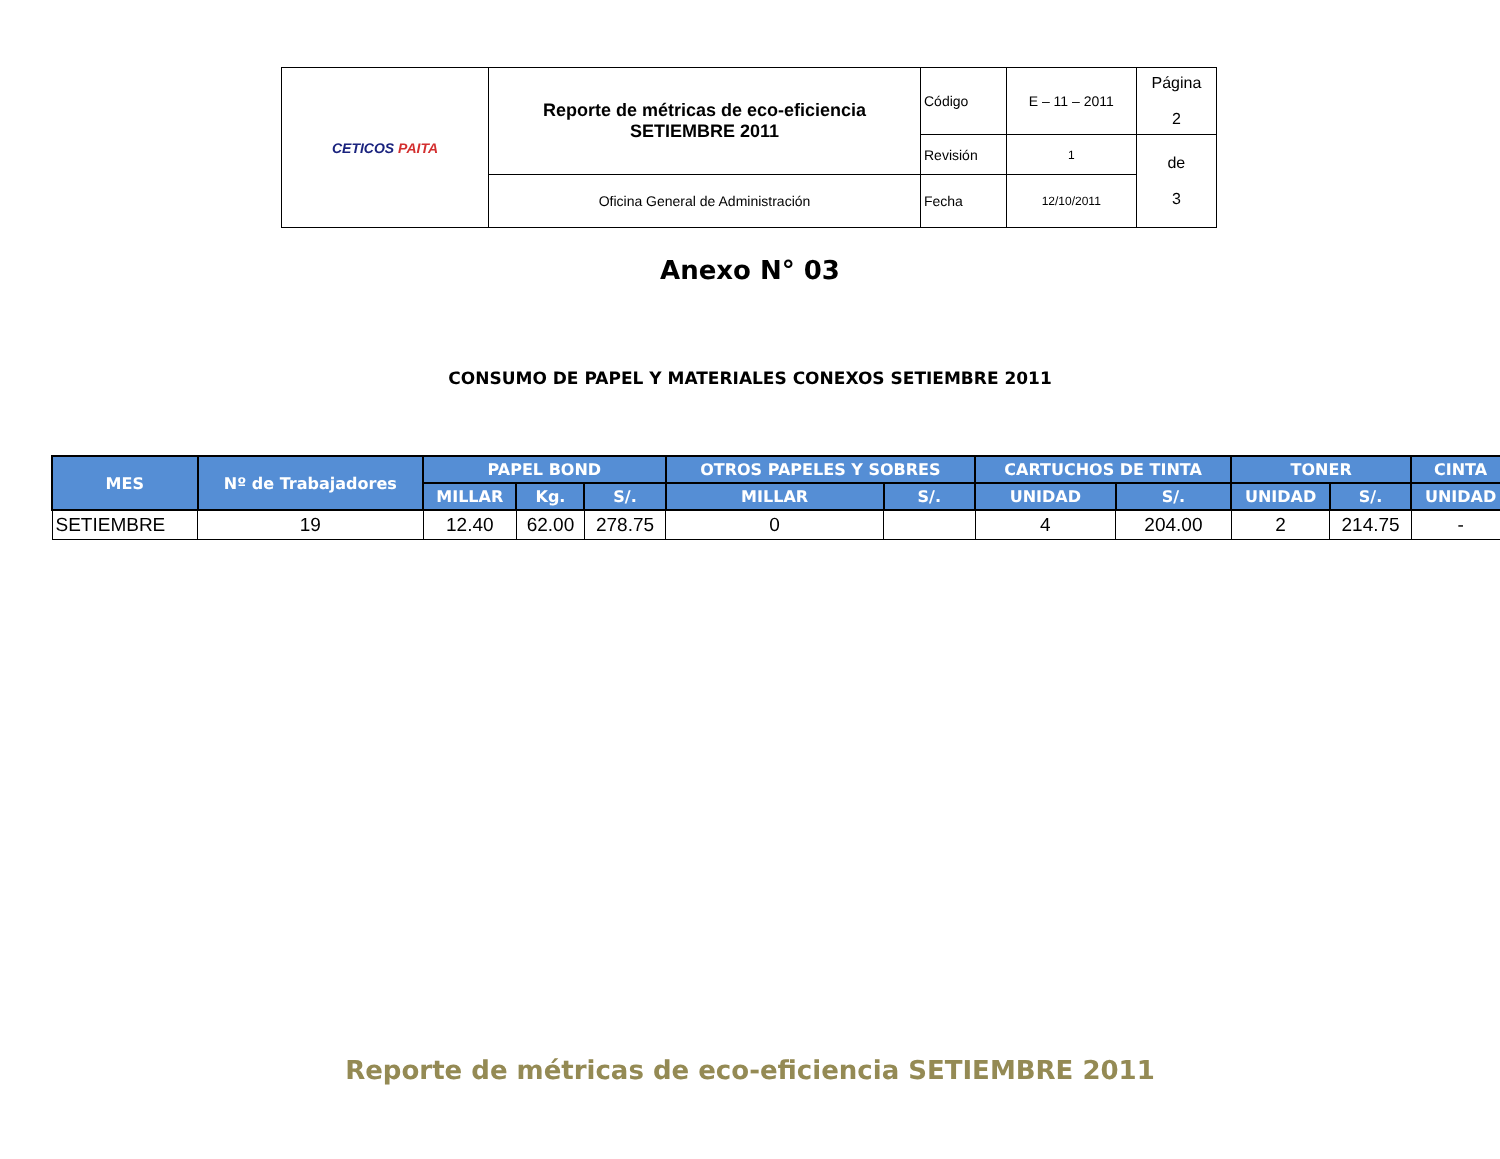| CETICOS PAITA | Reporte de métricas de eco-eficiencia SETIEMBRE 2011 | Código | E – 11 – 2011 | Página 2 |
| | | Revisión | 1 | de 3 |
| | Oficina General de Administración | Fecha | 12/10/2011 | |
Anexo N° 03
CONSUMO DE PAPEL Y MATERIALES CONEXOS SETIEMBRE 2011
| MES | Nº de Trabajadores | PAPEL BOND | | | OTROS PAPELES Y SOBRES | | CARTUCHOS DE TINTA | | TONER | | CINTA |
| --- | --- | --- | --- | --- | --- | --- | --- | --- | --- | --- | --- |
| | | MILLAR | Kg. | S/. | MILLAR | S/. | UNIDAD | S/. | UNIDAD | S/. | UNIDAD |
| SETIEMBRE | 19 | 12.40 | 62.00 | 278.75 | 0 | | 4 | 204.00 | 2 | 214.75 | - |
Reporte de métricas de eco-eficiencia SETIEMBRE 2011